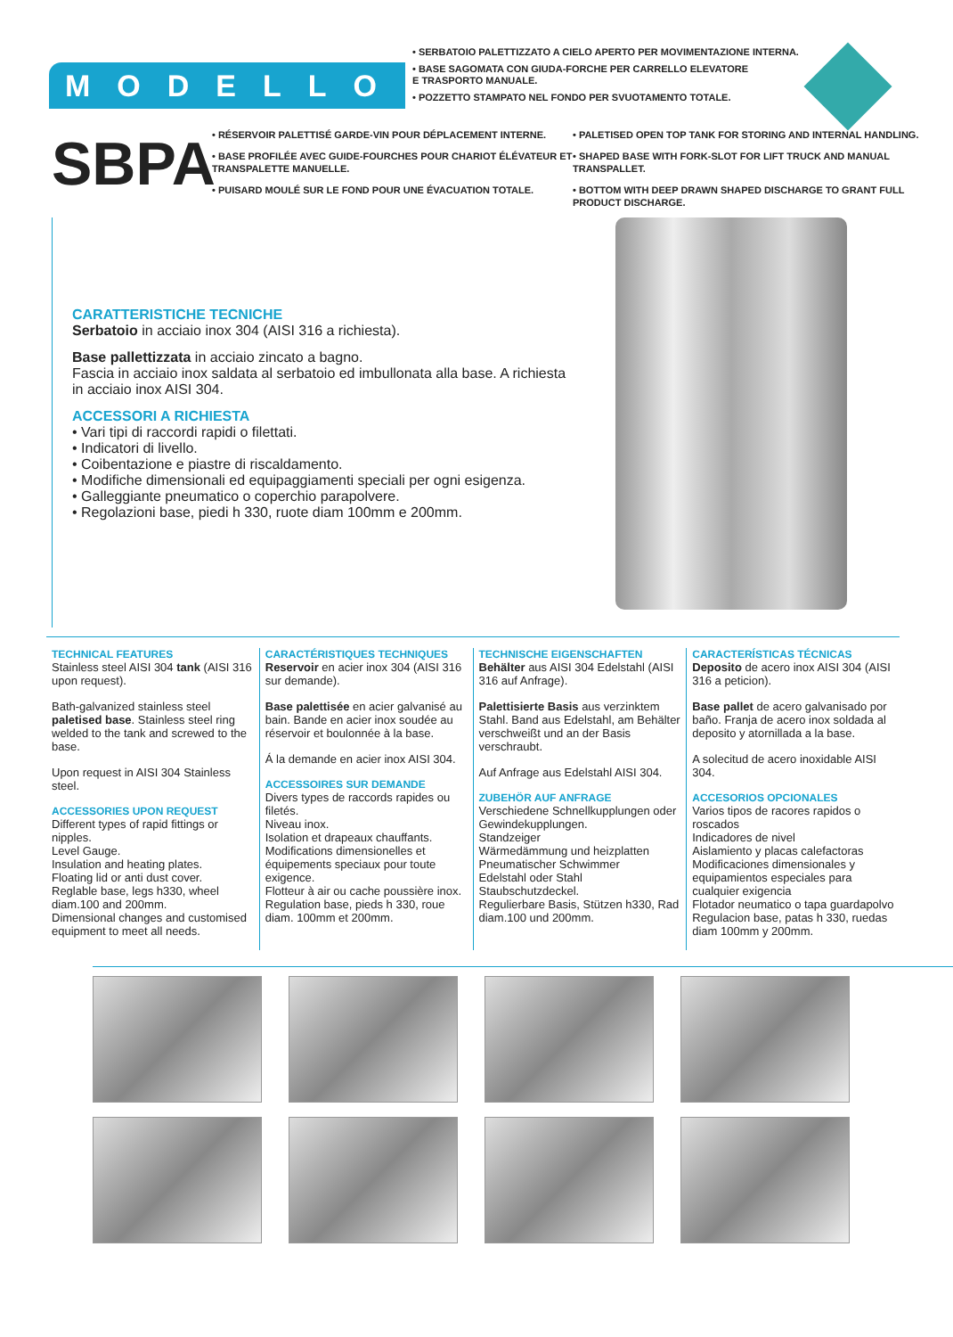MODELLO
• SERBATOIO PALETTIZZATO A CIELO APERTO PER MOVIMENTAZIONE INTERNA.
• BASE SAGOMATA CON GIUDA-FORCHE PER CARRELLO ELEVATORE
E TRASPORTO MANUALE.
• POZZETTO STAMPATO NEL FONDO PER SVUOTAMENTO TOTALE.
SBPA
• RÉSERVOIR PALETTISÉ GARDE-VIN POUR DÉPLACEMENT INTERNE.
• BASE PROFILÉE AVEC GUIDE-FOURCHES POUR CHARIOT ÉLÉVATEUR ET TRANSPALETTE MANUELLE.
• PUISARD MOULÉ SUR LE FOND POUR UNE ÉVACUATION TOTALE.
• PALETISED OPEN TOP TANK FOR STORING AND INTERNAL HANDLING.
• SHAPED BASE WITH FORK-SLOT FOR LIFT TRUCK AND MANUAL TRANSPALLET.
• BOTTOM WITH DEEP DRAWN SHAPED DISCHARGE TO GRANT FULL PRODUCT DISCHARGE.
CARATTERISTICHE TECNICHE
Serbatoio in acciaio inox 304 (AISI 316 a richiesta).
Base pallettizzata in acciaio zincato a bagno.
Fascia in acciaio inox saldata al serbatoio ed imbullonata alla base. A richiesta in acciaio inox AISI 304.
ACCESSORI A RICHIESTA
• Vari tipi di raccordi rapidi o filettati.
• Indicatori di livello.
• Coibentazione e piastre di riscaldamento.
• Modifiche dimensionali ed equipaggiamenti speciali per ogni esigenza.
• Galleggiante pneumatico o coperchio parapolvere.
• Regolazioni base, piedi h 330, ruote diam 100mm e 200mm.
TECHNICAL FEATURES
Stainless steel AISI 304 tank (AISI 316 upon request).
Bath-galvanized stainless steel paletised base. Stainless steel ring welded to the tank and screwed to the base.
Upon request in AISI 304 Stainless steel.
ACCESSORIES UPON REQUEST
Different types of rapid fittings or nipples.
Level Gauge.
Insulation and heating plates.
Floating lid or anti dust cover.
Reglable base, legs h330, wheel diam.100 and 200mm.
Dimensional changes and customised equipment to meet all needs.
CARACTÉRISTIQUES TECHNIQUES
Reservoir en acier inox 304 (AISI 316 sur demande).
Base palettisée en acier galvanisé au bain. Bande en acier inox soudée au réservoir et boulonnée à la base.
Á la demande en acier inox AISI 304.
ACCESSOIRES SUR DEMANDE
Divers types de raccords rapides ou filetés.
Niveau inox.
Isolation et drapeaux chauffants.
Modifications dimensionelles et équipements speciaux pour toute exigence.
Flotteur à air ou cache poussière inox.
Regulation base, pieds h 330, roue diam. 100mm et 200mm.
TECHNISCHE EIGENSCHAFTEN
Behälter aus AISI 304 Edelstahl (AISI 316 auf Anfrage).
Palettisierte Basis aus verzinktem Stahl. Band aus Edelstahl, am Behälter verschweißt und an der Basis verschraubt.
Auf Anfrage aus Edelstahl AISI 304.
ZUBEHÖR AUF ANFRAGE
Verschiedene Schnellkupplungen oder Gewindekupplungen.
Standzeiger
Wärmedämmung und heizplatten
Pneumatischer Schwimmer
Edelstahl oder Stahl Staubschutzdeckel.
Regulierbare Basis, Stützen h330, Rad diam.100 und 200mm.
CARACTERÍSTICAS TÉCNICAS
Deposito de acero inox AISI 304 (AISI 316 a peticion).
Base pallet de acero galvanisado por baño. Franja de acero inox soldada al deposito y atornillada a la base.
A solecitud de acero inoxidable AISI 304.
ACCESORIOS OPCIONALES
Varios tipos de racores rapidos o roscados
Indicadores de nivel
Aislamiento y placas calefactoras
Modificaciones dimensionales y equipamientos especiales para cualquier exigencia
Flotador neumatico o tapa guardapolvo
Regulacion base, patas h 330, ruedas diam 100mm y 200mm.